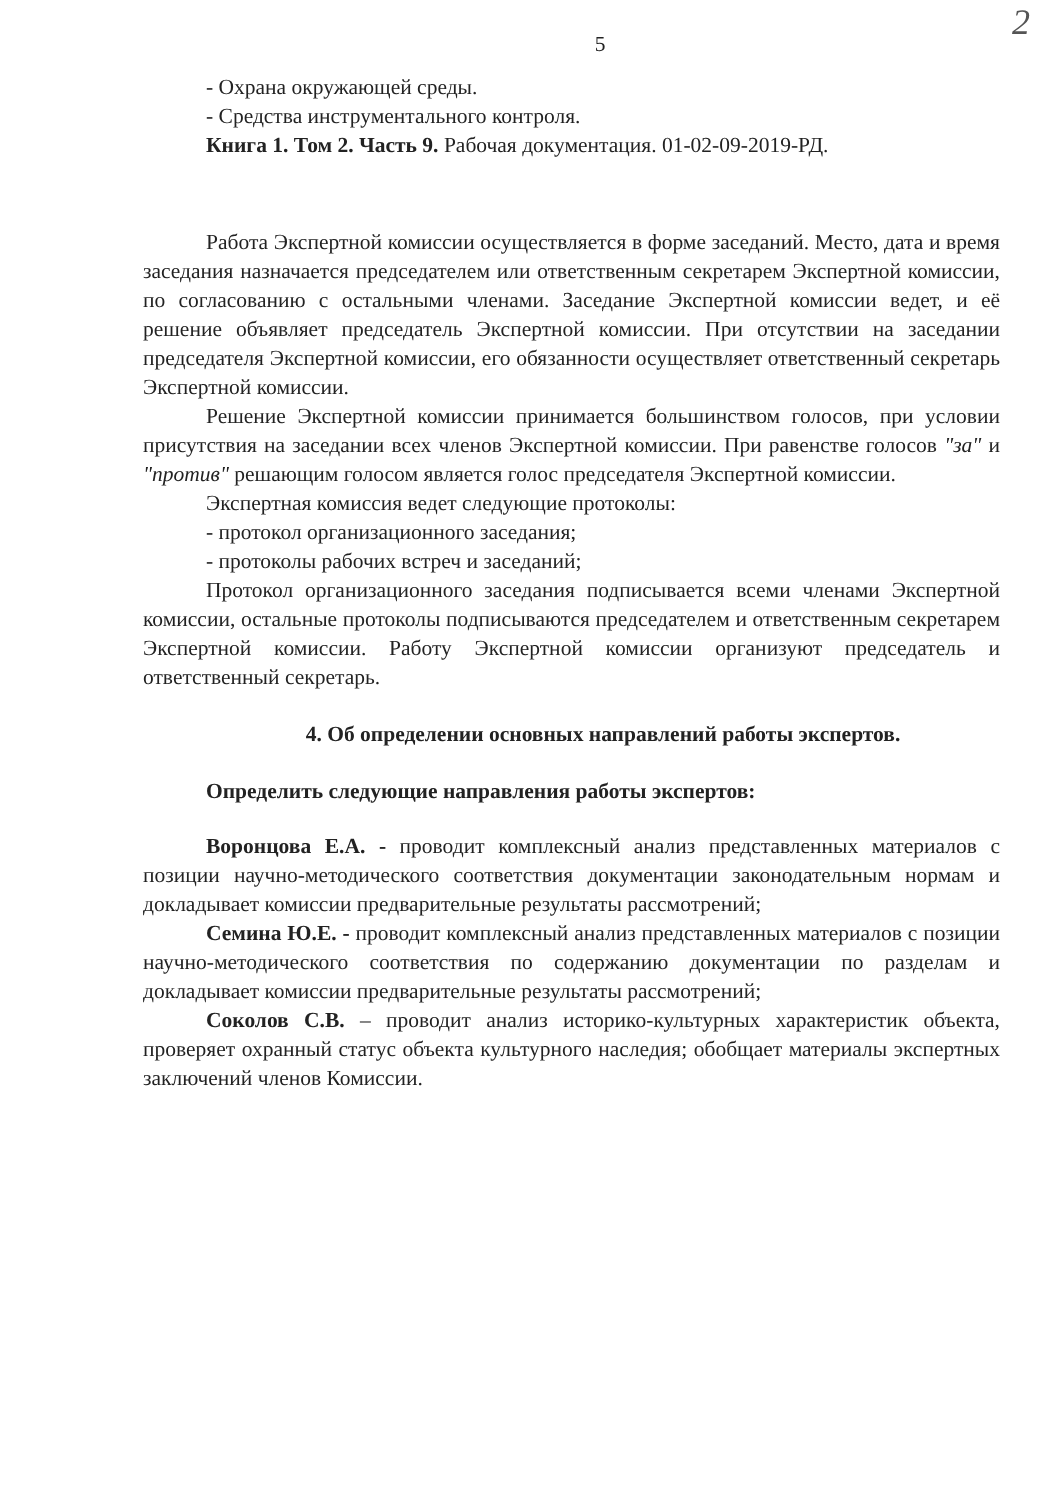2
5
- Охрана окружающей среды.
- Средства инструментального контроля.
Книга 1. Том 2. Часть 9. Рабочая документация. 01-02-09-2019-РД.
Работа Экспертной комиссии осуществляется в форме заседаний. Место, дата и время заседания назначается председателем или ответственным секретарем Экспертной комиссии, по согласованию с остальными членами. Заседание Экспертной комиссии ведет, и её решение объявляет председатель Экспертной комиссии. При отсутствии на заседании председателя Экспертной комиссии, его обязанности осуществляет ответственный секретарь Экспертной комиссии.
Решение Экспертной комиссии принимается большинством голосов, при условии присутствия на заседании всех членов Экспертной комиссии. При равенстве голосов "за" и "против" решающим голосом является голос председателя Экспертной комиссии.
Экспертная комиссия ведет следующие протоколы:
- протокол организационного заседания;
- протоколы рабочих встреч и заседаний;
Протокол организационного заседания подписывается всеми членами Экспертной комиссии, остальные протоколы подписываются председателем и ответственным секретарем Экспертной комиссии. Работу Экспертной комиссии организуют председатель и ответственный секретарь.
4. Об определении основных направлений работы экспертов.
Определить следующие направления работы экспертов:
Воронцова Е.А. - проводит комплексный анализ представленных материалов с позиции научно-методического соответствия документации законодательным нормам и докладывает комиссии предварительные результаты рассмотрений;
Семина Ю.Е. - проводит комплексный анализ представленных материалов с позиции научно-методического соответствия по содержанию документации по разделам и докладывает комиссии предварительные результаты рассмотрений;
Соколов С.В. – проводит анализ историко-культурных характеристик объекта, проверяет охранный статус объекта культурного наследия; обобщает материалы экспертных заключений членов Комиссии.